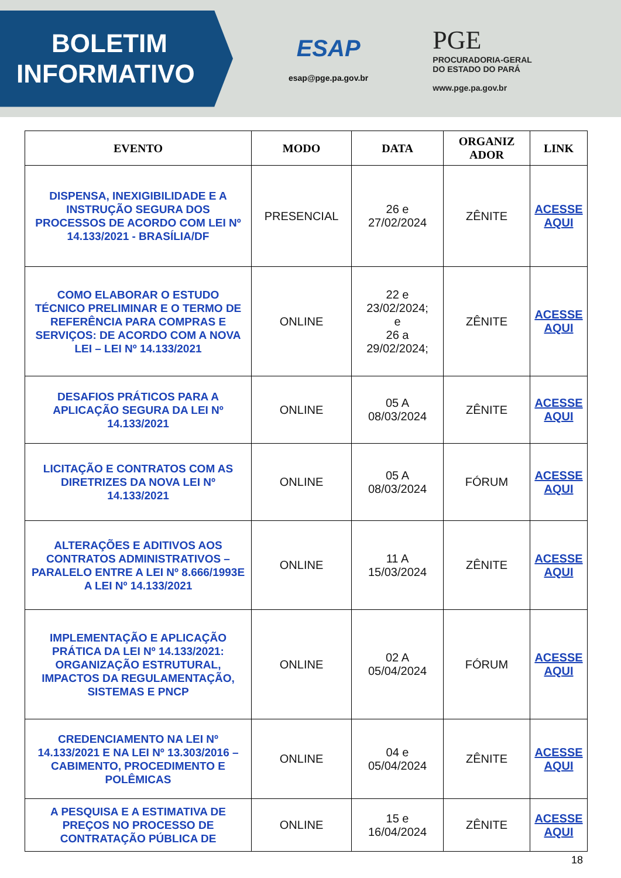BOLETIM
INFORMATIVO
ESAP
esap@pge.pa.gov.br
PGE
PROCURADORIA-GERAL
DO ESTADO DO PARÁ
www.pge.pa.gov.br
| EVENTO | MODO | DATA | ORGANIZ ADOR | LINK |
| --- | --- | --- | --- | --- |
| DISPENSA, INEXIGIBILIDADE E A INSTRUÇÃO SEGURA DOS PROCESSOS DE ACORDO COM LEI Nº 14.133/2021 - BRASÍLIA/DF | PRESENCIAL | 26 e 27/02/2024 | ZÊNITE | ACESSE AQUI |
| COMO ELABORAR O ESTUDO TÉCNICO PRELIMINAR E O TERMO DE REFERÊNCIA PARA COMPRAS E SERVIÇOS: DE ACORDO COM A NOVA LEI – LEI Nº 14.133/2021 | ONLINE | 22 e 23/02/2024; e 26 a 29/02/2024; | ZÊNITE | ACESSE AQUI |
| DESAFIOS PRÁTICOS PARA A APLICAÇÃO SEGURA DA LEI Nº 14.133/2021 | ONLINE | 05 A 08/03/2024 | ZÊNITE | ACESSE AQUI |
| LICITAÇÃO E CONTRATOS COM AS DIRETRIZES DA NOVA LEI Nº 14.133/2021 | ONLINE | 05 A 08/03/2024 | FÓRUM | ACESSE AQUI |
| ALTERAÇÕES E ADITIVOS AOS CONTRATOS ADMINISTRATIVOS – PARALELO ENTRE A LEI Nº 8.666/1993E A LEI Nº 14.133/2021 | ONLINE | 11 A 15/03/2024 | ZÊNITE | ACESSE AQUI |
| IMPLEMENTAÇÃO E APLICAÇÃO PRÁTICA DA LEI Nº 14.133/2021: ORGANIZAÇÃO ESTRUTURAL, IMPACTOS DA REGULAMENTAÇÃO, SISTEMAS E PNCP | ONLINE | 02 A 05/04/2024 | FÓRUM | ACESSE AQUI |
| CREDENCIAMENTO NA LEI Nº 14.133/2021 E NA LEI Nº 13.303/2016 – CABIMENTO, PROCEDIMENTO E POLÊMICAS | ONLINE | 04 e 05/04/2024 | ZÊNITE | ACESSE AQUI |
| A PESQUISA E A ESTIMATIVA DE PREÇOS NO PROCESSO DE CONTRATAÇÃO PÚBLICA DE | ONLINE | 15 e 16/04/2024 | ZÊNITE | ACESSE AQUI |
18